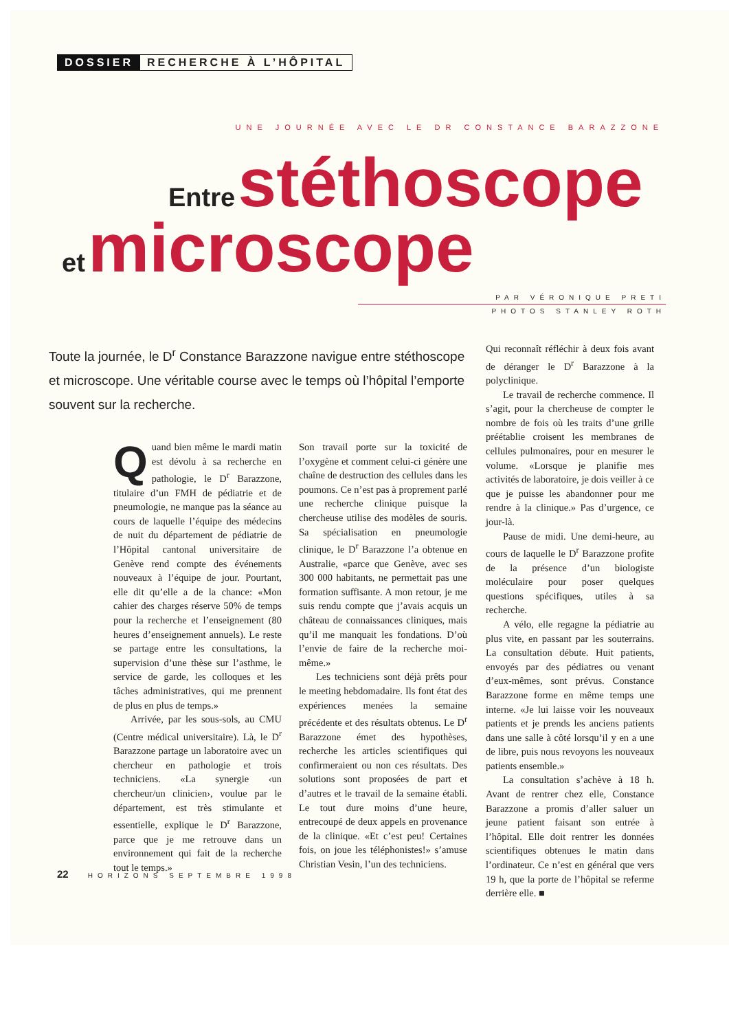DOSSIER RECHERCHE À L’HÔPITAL
UNE JOURNÉE AVEC LE DR CONSTANCE BARAZZONE
Entre stéthoscope
et microscope
PAR VÉRONIQUE PRETI
PHOTOS STANLEY ROTH
Toute la journée, le D<sup>r</sup> Constance Barazzone navigue entre stéthoscope et microscope. Une véritable course avec le temps où l’hôpital l’emporte souvent sur la recherche.
Quand bien même le mardi matin est dévolu à sa recherche en pathologie, le D<sup>r</sup> Barazzone, titulaire d’un FMH de pédiatrie et de pneumologie, ne manque pas la séance au cours de laquelle l’équipe des médecins de nuit du département de pédiatrie de l’Hôpital cantonal universitaire de Genève rend compte des événements nouveaux à l’équipe de jour. Pourtant, elle dit qu’elle a de la chance: «Mon cahier des charges réserve 50% de temps pour la recherche et l’enseignement (80 heures d’enseignement annuels). Le reste se partage entre les consultations, la supervision d’une thèse sur l’asthme, le service de garde, les colloques et les tâches administratives, qui me prennent de plus en plus de temps.»
Arrivée, par les sous-sols, au CMU (Centre médical universitaire). Là, le D<sup>r</sup> Barazzone partage un laboratoire avec un chercheur en pathologie et trois techniciens. «La synergie ‹un chercheur/un clinicien›, voulue par le département, est très stimulante et essentielle, explique le D<sup>r</sup> Barazzone, parce que je me retrouve dans un environnement qui fait de la recherche tout le temps.»
Son travail porte sur la toxicité de l’oxygène et comment celui-ci génère une chaîne de destruction des cellules dans les poumons. Ce n’est pas à proprement parlé une recherche clinique puisque la chercheuse utilise des modèles de souris. Sa spécialisation en pneumologie clinique, le D<sup>r</sup> Barazzone l’a obtenue en Australie, «parce que Genève, avec ses 300 000 habitants, ne permettait pas une formation suffisante. A mon retour, je me suis rendu compte que j’avais acquis un château de connaissances cliniques, mais qu’il me manquait les fondations. D’où l’envie de faire de la recherche moi-même.»
Les techniciens sont déjà prêts pour le meeting hebdomadaire. Ils font état des expériences menées la semaine précédente et des résultats obtenus. Le D<sup>r</sup> Barazzone émet des hypothèses, recherche les articles scientifiques qui confirmeraient ou non ces résultats. Des solutions sont proposées de part et d’autres et le travail de la semaine établi. Le tout dure moins d’une heure, entrecoupé de deux appels en provenance de la clinique. «Et c’est peu! Certaines fois, on joue les téléphonistes!» s’amuse Christian Vesin, l’un des techniciens.
Qui reconnaît réfléchir à deux fois avant de déranger le D<sup>r</sup> Barazzone à la polyclinique.
Le travail de recherche commence. Il s’agit, pour la chercheuse de compter le nombre de fois où les traits d’une grille préétablie croisent les membranes de cellules pulmonaires, pour en mesurer le volume. «Lorsque je planifie mes activités de laboratoire, je dois veiller à ce que je puisse les abandonner pour me rendre à la clinique.» Pas d’urgence, ce jour-là.
Pause de midi. Une demi-heure, au cours de laquelle le D<sup>r</sup> Barazzone profite de la présence d’un biologiste moléculaire pour poser quelques questions spécifiques, utiles à sa recherche.
A vélo, elle regagne la pédiatrie au plus vite, en passant par les souterrains. La consultation débute. Huit patients, envoyés par des pédiatres ou venant d’eux-mêmes, sont prévus. Constance Barazzone forme en même temps une interne. «Je lui laisse voir les nouveaux patients et je prends les anciens patients dans une salle à côté lorsqu’il y en a une de libre, puis nous revoyons les nouveaux patients ensemble.»
La consultation s’achève à 18 h. Avant de rentrer chez elle, Constance Barazzone a promis d’aller saluer un jeune patient faisant son entrée à l’hôpital. Elle doit rentrer les données scientifiques obtenues le matin dans l’ordinateur. Ce n’est en général que vers 19 h, que la porte de l’hôpital se referme derrière elle. ■
22 HORIZONS SEPTEMBRE 1998